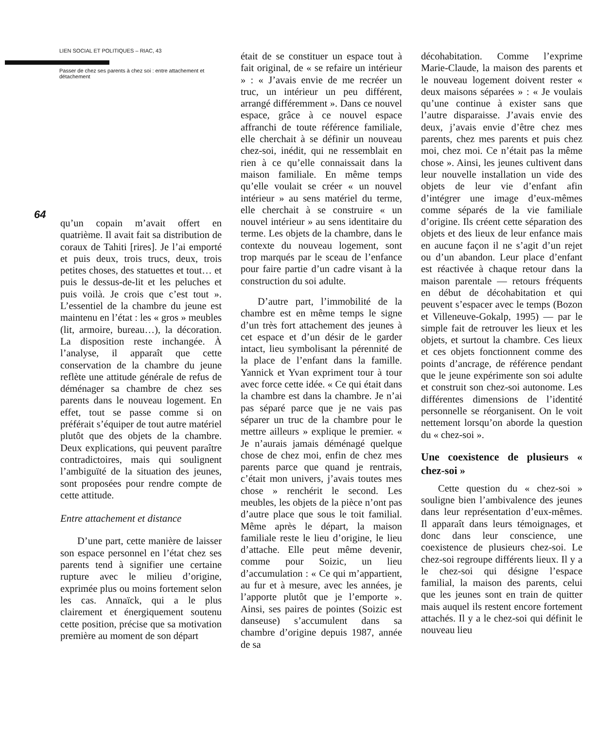LIEN SOCIAL ET POLITIQUES – RIAC, 43
Passer de chez ses parents à chez soi : entre attachement et détachement
64
qu’un copain m’avait offert en quatrième. Il avait fait sa distribution de coraux de Tahiti [rires]. Je l’ai emporté et puis deux, trois trucs, deux, trois petites choses, des statuettes et tout… et puis le dessus-de-lit et les peluches et puis voilà. Je crois que c’est tout ». L’essentiel de la chambre du jeune est maintenu en l’état : les « gros » meubles (lit, armoire, bureau…), la décoration. La disposition reste inchangée. À l’analyse, il apparaît que cette conservation de la chambre du jeune reflète une attitude générale de refus de déménager sa chambre de chez ses parents dans le nouveau logement. En effet, tout se passe comme si on préférait s’équiper de tout autre matériel plutôt que des objets de la chambre. Deux explications, qui peuvent paraître contradictoires, mais qui soulignent l’ambiguïté de la situation des jeunes, sont proposées pour rendre compte de cette attitude.
Entre attachement et distance
D’une part, cette manière de laisser son espace personnel en l’état chez ses parents tend à signifier une certaine rupture avec le milieu d’origine, exprimée plus ou moins fortement selon les cas. Annaïck, qui a le plus clairement et énergiquement soutenu cette position, précise que sa motivation première au moment de son départ
était de se constituer un espace tout à fait original, de « se refaire un intérieur » : « J’avais envie de me recréer un truc, un intérieur un peu différent, arrangé différemment ». Dans ce nouvel espace, grâce à ce nouvel espace affranchi de toute référence familiale, elle cherchait à se définir un nouveau chez-soi, inédit, qui ne ressemblait en rien à ce qu’elle connaissait dans la maison familiale. En même temps qu’elle voulait se créer « un nouvel intérieur » au sens matériel du terme, elle cherchait à se construire « un nouvel intérieur » au sens identitaire du terme. Les objets de la chambre, dans le contexte du nouveau logement, sont trop marqués par le sceau de l’enfance pour faire partie d’un cadre visant à la construction du soi adulte.
D’autre part, l’immobilité de la chambre est en même temps le signe d’un très fort attachement des jeunes à cet espace et d’un désir de le garder intact, lieu symbolisant la pérennité de la place de l’enfant dans la famille. Yannick et Yvan expriment tour à tour avec force cette idée. « Ce qui était dans la chambre est dans la chambre. Je n’ai pas séparé parce que je ne vais pas séparer un truc de la chambre pour le mettre ailleurs » explique le premier. « Je n’aurais jamais déménagé quelque chose de chez moi, enfin de chez mes parents parce que quand je rentrais, c’était mon univers, j’avais toutes mes chose » renchérit le second. Les meubles, les objets de la pièce n’ont pas d’autre place que sous le toit familial. Même après le départ, la maison familiale reste le lieu d’origine, le lieu d’attache. Elle peut même devenir, comme pour Soizic, un lieu d’accumulation : « Ce qui m’appartient, au fur et à mesure, avec les années, je l’apporte plutôt que je l’emporte ». Ainsi, ses paires de pointes (Soizic est danseuse) s’accumulent dans sa chambre d’origine depuis 1987, année de sa
décohabitation. Comme l’exprime Marie-Claude, la maison des parents et le nouveau logement doivent rester « deux maisons séparées » : « Je voulais qu’une continue à exister sans que l’autre disparaisse. J’avais envie des deux, j’avais envie d’être chez mes parents, chez mes parents et puis chez moi, chez moi. Ce n’était pas la même chose ». Ainsi, les jeunes cultivent dans leur nouvelle installation un vide des objets de leur vie d’enfant afin d’intégrer une image d’eux-mêmes comme séparés de la vie familiale d’origine. Ils créent cette séparation des objets et des lieux de leur enfance mais en aucune façon il ne s’agit d’un rejet ou d’un abandon. Leur place d’enfant est réactivée à chaque retour dans la maison parentale — retours fréquents en début de décohabitation et qui peuvent s’espacer avec le temps (Bozon et Villeneuve-Gokalp, 1995) — par le simple fait de retrouver les lieux et les objets, et surtout la chambre. Ces lieux et ces objets fonctionnent comme des points d’ancrage, de référence pendant que le jeune expérimente son soi adulte et construit son chez-soi autonome. Les différentes dimensions de l’identité personnelle se réorganisent. On le voit nettement lorsqu’on aborde la question du « chez-soi ».
Une coexistence de plusieurs « chez-soi »
Cette question du « chez-soi » souligne bien l’ambivalence des jeunes dans leur représentation d’eux-mêmes. Il apparaît dans leurs témoignages, et donc dans leur conscience, une coexistence de plusieurs chez-soi. Le chez-soi regroupe différents lieux. Il y a le chez-soi qui désigne l’espace familial, la maison des parents, celui que les jeunes sont en train de quitter mais auquel ils restent encore fortement attachés. Il y a le chez-soi qui définit le nouveau lieu